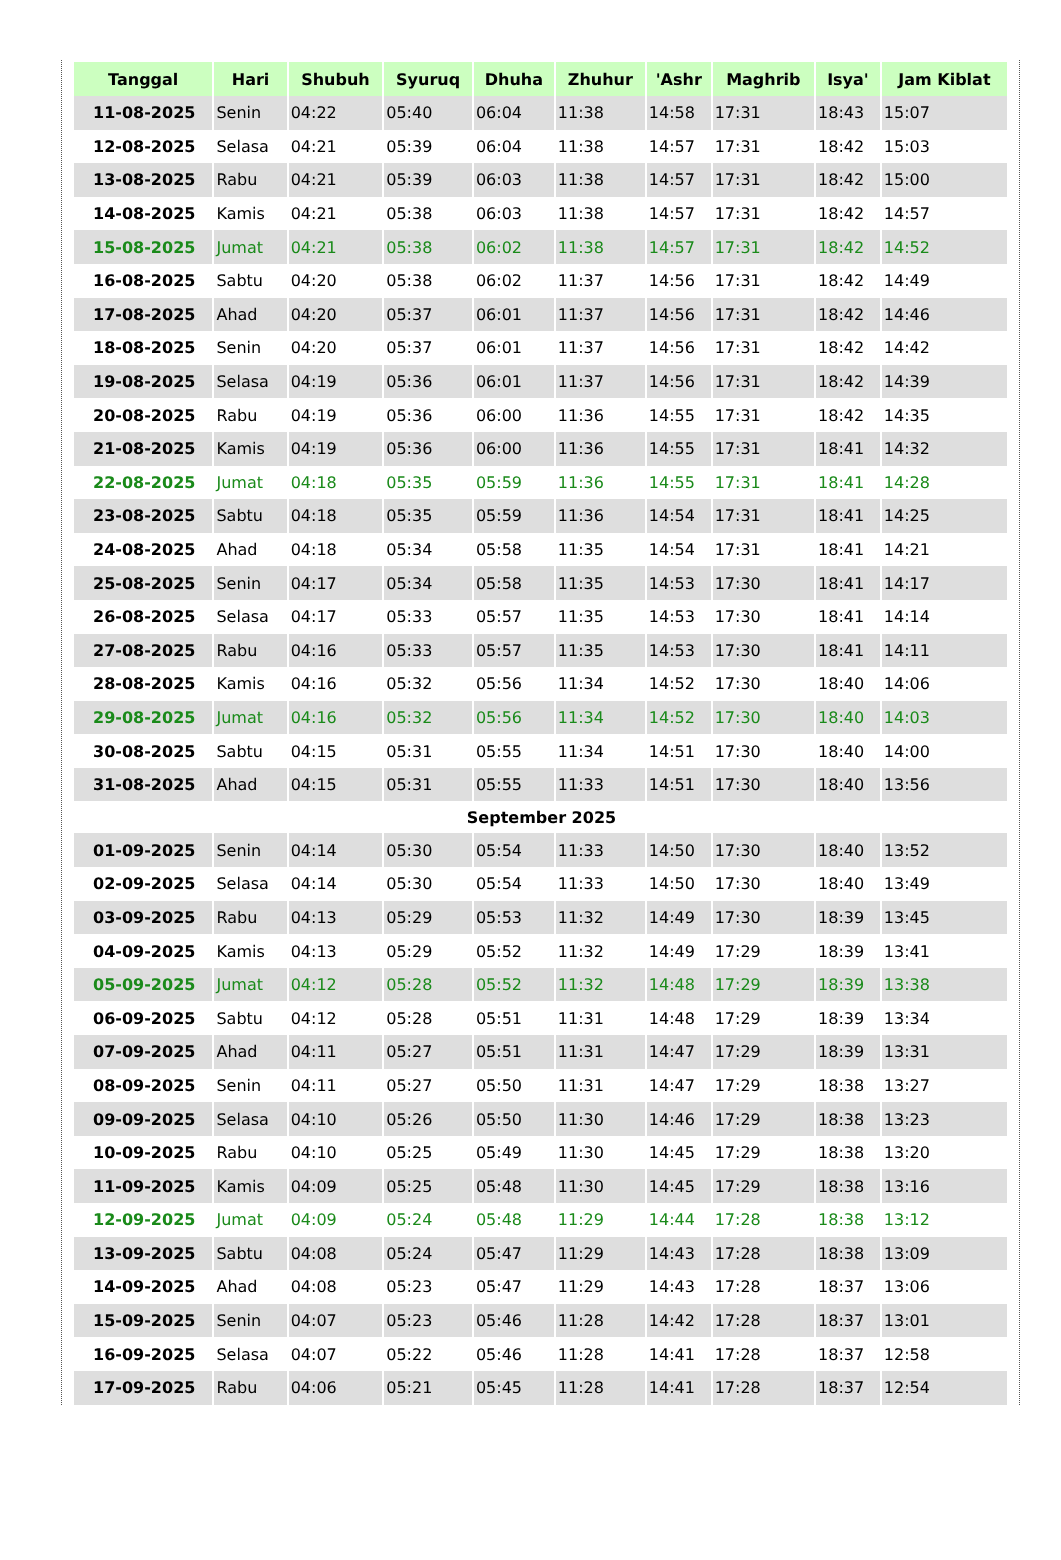| Tanggal | Hari | Shubuh | Syuruq | Dhuha | Zhuhur | 'Ashr | Maghrib | Isya' | Jam Kiblat |
| --- | --- | --- | --- | --- | --- | --- | --- | --- | --- |
| 11-08-2025 | Senin | 04:22 | 05:40 | 06:04 | 11:38 | 14:58 | 17:31 | 18:43 | 15:07 |
| 12-08-2025 | Selasa | 04:21 | 05:39 | 06:04 | 11:38 | 14:57 | 17:31 | 18:42 | 15:03 |
| 13-08-2025 | Rabu | 04:21 | 05:39 | 06:03 | 11:38 | 14:57 | 17:31 | 18:42 | 15:00 |
| 14-08-2025 | Kamis | 04:21 | 05:38 | 06:03 | 11:38 | 14:57 | 17:31 | 18:42 | 14:57 |
| 15-08-2025 | Jumat | 04:21 | 05:38 | 06:02 | 11:38 | 14:57 | 17:31 | 18:42 | 14:52 |
| 16-08-2025 | Sabtu | 04:20 | 05:38 | 06:02 | 11:37 | 14:56 | 17:31 | 18:42 | 14:49 |
| 17-08-2025 | Ahad | 04:20 | 05:37 | 06:01 | 11:37 | 14:56 | 17:31 | 18:42 | 14:46 |
| 18-08-2025 | Senin | 04:20 | 05:37 | 06:01 | 11:37 | 14:56 | 17:31 | 18:42 | 14:42 |
| 19-08-2025 | Selasa | 04:19 | 05:36 | 06:01 | 11:37 | 14:56 | 17:31 | 18:42 | 14:39 |
| 20-08-2025 | Rabu | 04:19 | 05:36 | 06:00 | 11:36 | 14:55 | 17:31 | 18:42 | 14:35 |
| 21-08-2025 | Kamis | 04:19 | 05:36 | 06:00 | 11:36 | 14:55 | 17:31 | 18:41 | 14:32 |
| 22-08-2025 | Jumat | 04:18 | 05:35 | 05:59 | 11:36 | 14:55 | 17:31 | 18:41 | 14:28 |
| 23-08-2025 | Sabtu | 04:18 | 05:35 | 05:59 | 11:36 | 14:54 | 17:31 | 18:41 | 14:25 |
| 24-08-2025 | Ahad | 04:18 | 05:34 | 05:58 | 11:35 | 14:54 | 17:31 | 18:41 | 14:21 |
| 25-08-2025 | Senin | 04:17 | 05:34 | 05:58 | 11:35 | 14:53 | 17:30 | 18:41 | 14:17 |
| 26-08-2025 | Selasa | 04:17 | 05:33 | 05:57 | 11:35 | 14:53 | 17:30 | 18:41 | 14:14 |
| 27-08-2025 | Rabu | 04:16 | 05:33 | 05:57 | 11:35 | 14:53 | 17:30 | 18:41 | 14:11 |
| 28-08-2025 | Kamis | 04:16 | 05:32 | 05:56 | 11:34 | 14:52 | 17:30 | 18:40 | 14:06 |
| 29-08-2025 | Jumat | 04:16 | 05:32 | 05:56 | 11:34 | 14:52 | 17:30 | 18:40 | 14:03 |
| 30-08-2025 | Sabtu | 04:15 | 05:31 | 05:55 | 11:34 | 14:51 | 17:30 | 18:40 | 14:00 |
| 31-08-2025 | Ahad | 04:15 | 05:31 | 05:55 | 11:33 | 14:51 | 17:30 | 18:40 | 13:56 |
| September 2025 | | | | | | | | | |
| 01-09-2025 | Senin | 04:14 | 05:30 | 05:54 | 11:33 | 14:50 | 17:30 | 18:40 | 13:52 |
| 02-09-2025 | Selasa | 04:14 | 05:30 | 05:54 | 11:33 | 14:50 | 17:30 | 18:40 | 13:49 |
| 03-09-2025 | Rabu | 04:13 | 05:29 | 05:53 | 11:32 | 14:49 | 17:30 | 18:39 | 13:45 |
| 04-09-2025 | Kamis | 04:13 | 05:29 | 05:52 | 11:32 | 14:49 | 17:29 | 18:39 | 13:41 |
| 05-09-2025 | Jumat | 04:12 | 05:28 | 05:52 | 11:32 | 14:48 | 17:29 | 18:39 | 13:38 |
| 06-09-2025 | Sabtu | 04:12 | 05:28 | 05:51 | 11:31 | 14:48 | 17:29 | 18:39 | 13:34 |
| 07-09-2025 | Ahad | 04:11 | 05:27 | 05:51 | 11:31 | 14:47 | 17:29 | 18:39 | 13:31 |
| 08-09-2025 | Senin | 04:11 | 05:27 | 05:50 | 11:31 | 14:47 | 17:29 | 18:38 | 13:27 |
| 09-09-2025 | Selasa | 04:10 | 05:26 | 05:50 | 11:30 | 14:46 | 17:29 | 18:38 | 13:23 |
| 10-09-2025 | Rabu | 04:10 | 05:25 | 05:49 | 11:30 | 14:45 | 17:29 | 18:38 | 13:20 |
| 11-09-2025 | Kamis | 04:09 | 05:25 | 05:48 | 11:30 | 14:45 | 17:29 | 18:38 | 13:16 |
| 12-09-2025 | Jumat | 04:09 | 05:24 | 05:48 | 11:29 | 14:44 | 17:28 | 18:38 | 13:12 |
| 13-09-2025 | Sabtu | 04:08 | 05:24 | 05:47 | 11:29 | 14:43 | 17:28 | 18:38 | 13:09 |
| 14-09-2025 | Ahad | 04:08 | 05:23 | 05:47 | 11:29 | 14:43 | 17:28 | 18:37 | 13:06 |
| 15-09-2025 | Senin | 04:07 | 05:23 | 05:46 | 11:28 | 14:42 | 17:28 | 18:37 | 13:01 |
| 16-09-2025 | Selasa | 04:07 | 05:22 | 05:46 | 11:28 | 14:41 | 17:28 | 18:37 | 12:58 |
| 17-09-2025 | Rabu | 04:06 | 05:21 | 05:45 | 11:28 | 14:41 | 17:28 | 18:37 | 12:54 |